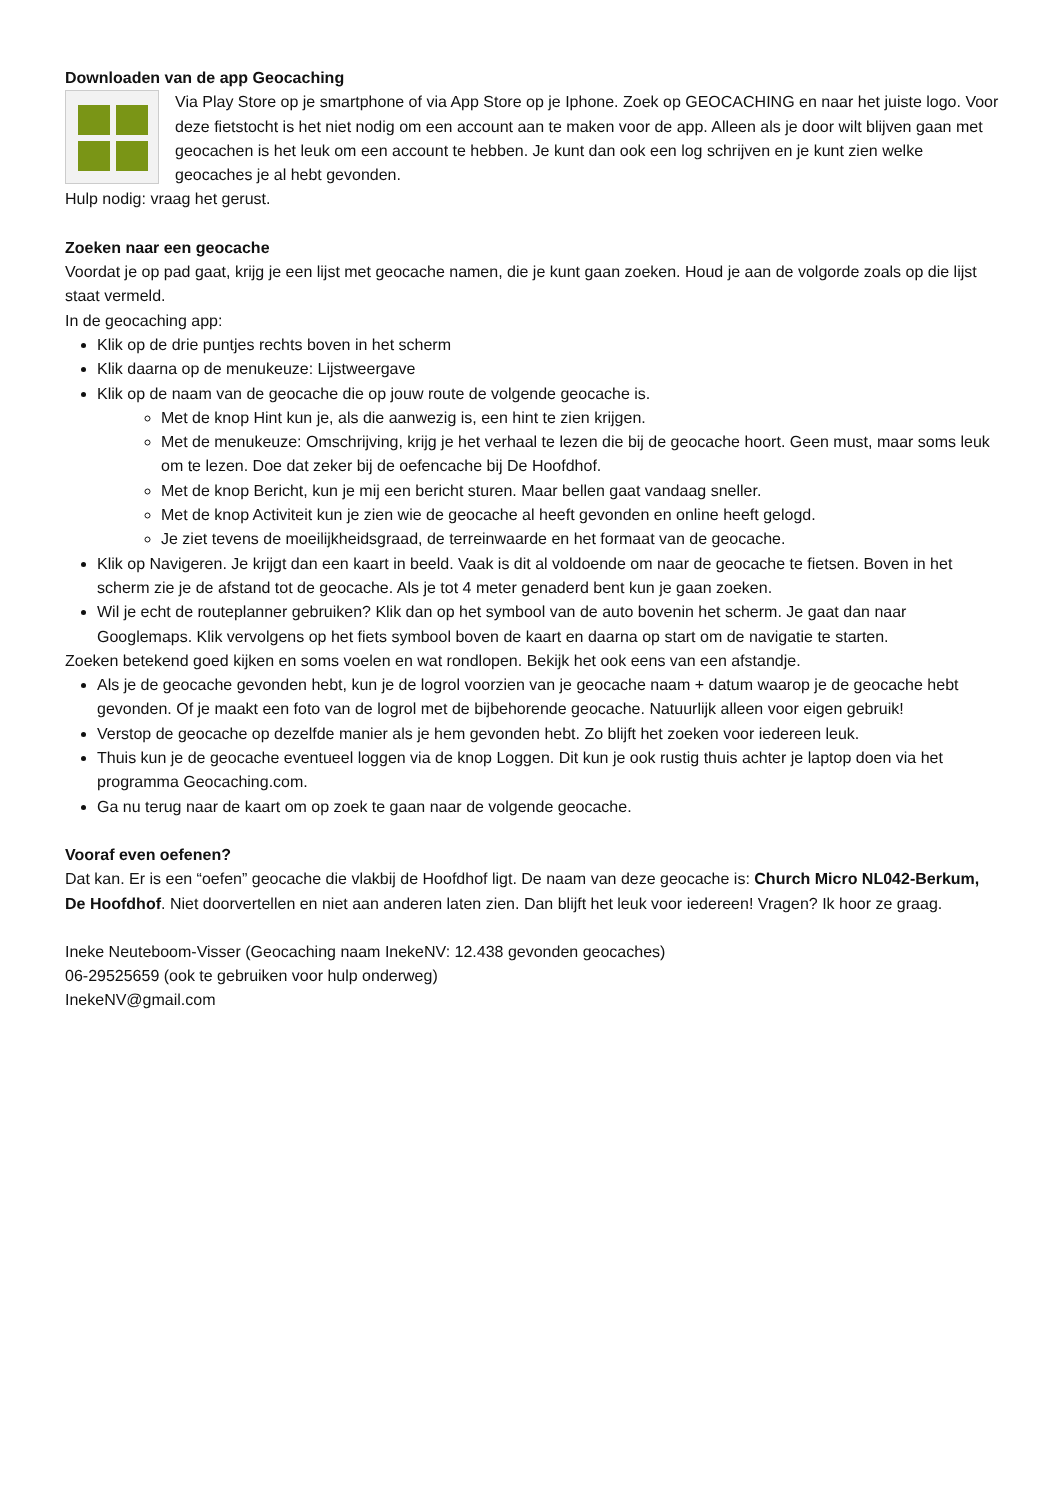Downloaden van de app Geocaching
Via Play Store op je smartphone of via App Store op je Iphone. Zoek op GEOCACHING en naar het juiste logo. Voor deze fietstocht is het niet nodig om een account aan te maken voor de app. Alleen als je door wilt blijven gaan met geocachen is het leuk om een account te hebben. Je kunt dan ook een log schrijven en je kunt zien welke geocaches je al hebt gevonden.
Hulp nodig: vraag het gerust.
Zoeken naar een geocache
Voordat je op pad gaat, krijg je een lijst met geocache namen, die je kunt gaan zoeken. Houd je aan de volgorde zoals op die lijst staat vermeld.
In de geocaching app:
Klik op de drie puntjes rechts boven in het scherm
Klik daarna op de menukeuze: Lijstweergave
Klik op de naam van de geocache die op jouw route de volgende geocache is.
Met de knop Hint kun je, als die aanwezig is, een hint te zien krijgen.
Met de menukeuze: Omschrijving, krijg je het verhaal te lezen die bij de geocache hoort. Geen must, maar soms leuk om te lezen. Doe dat zeker bij de oefencache bij De Hoofdhof.
Met de knop Bericht, kun je mij een bericht sturen. Maar bellen gaat vandaag sneller.
Met de knop Activiteit kun je zien wie de geocache al heeft gevonden en online heeft gelogd.
Je ziet tevens de moeilijkheidsgraad, de terreinwaarde en het formaat van de geocache.
Klik op Navigeren. Je krijgt dan een kaart in beeld. Vaak is dit al voldoende om naar de geocache te fietsen. Boven in het scherm zie je de afstand tot de geocache. Als je tot 4 meter genaderd bent kun je gaan zoeken.
Wil je echt de routeplanner gebruiken? Klik dan op het symbool van de auto bovenin het scherm. Je gaat dan naar Googlemaps. Klik vervolgens op het fiets symbool boven de kaart en daarna op start om de navigatie te starten.
Zoeken betekend goed kijken en soms voelen en wat rondlopen. Bekijk het ook eens van een afstandje.
Als je de geocache gevonden hebt, kun je de logrol voorzien van je geocache naam + datum waarop je de geocache hebt gevonden. Of je maakt een foto van de logrol met de bijbehorende geocache. Natuurlijk alleen voor eigen gebruik!
Verstop de geocache op dezelfde manier als je hem gevonden hebt. Zo blijft het zoeken voor iedereen leuk.
Thuis kun je de geocache eventueel loggen via de knop Loggen. Dit kun je ook rustig thuis achter je laptop doen via het programma Geocaching.com.
Ga nu terug naar de kaart om op zoek te gaan naar de volgende geocache.
Vooraf even oefenen?
Dat kan. Er is een “oefen” geocache die vlakbij de Hoofdhof ligt. De naam van deze geocache is: Church Micro NL042-Berkum, De Hoofdhof. Niet doorvertellen en niet aan anderen laten zien. Dan blijft het leuk voor iedereen! Vragen? Ik hoor ze graag.
Ineke Neuteboom-Visser (Geocaching naam InekeNV: 12.438 gevonden geocaches)
06-29525659 (ook te gebruiken voor hulp onderweg)
InekeNV@gmail.com